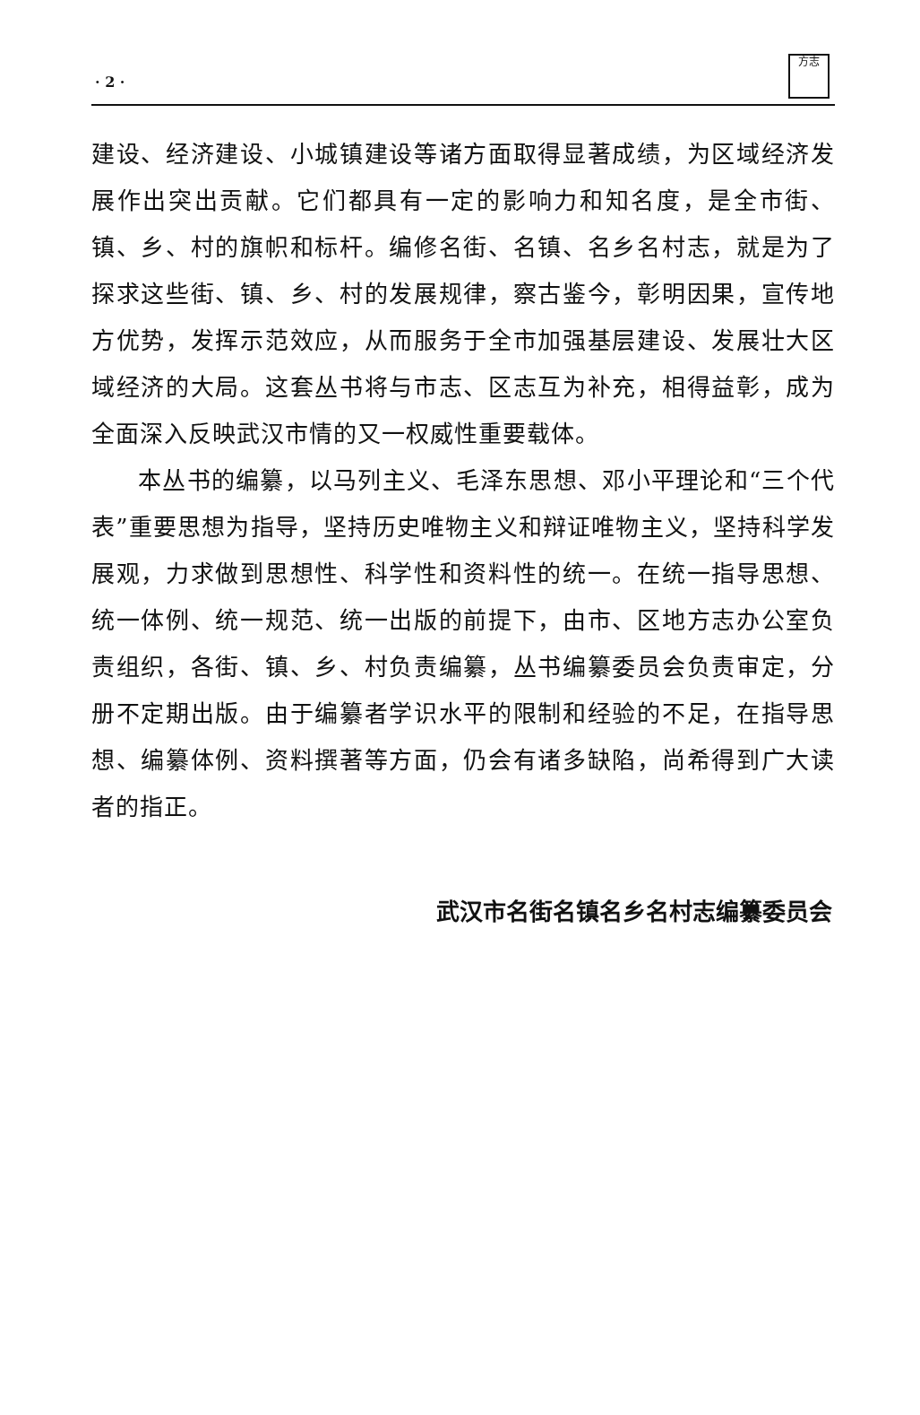· 2 ·
方志
建设、经济建设、小城镇建设等诸方面取得显著成绩，为区域经济发展作出突出贡献。它们都具有一定的影响力和知名度，是全市街、镇、乡、村的旗帜和标杆。编修名街、名镇、名乡名村志，就是为了探求这些街、镇、乡、村的发展规律，察古鉴今，彰明因果，宣传地方优势，发挥示范效应，从而服务于全市加强基层建设、发展壮大区域经济的大局。这套丛书将与市志、区志互为补充，相得益彰，成为全面深入反映武汉市情的又一权威性重要载体。
本丛书的编纂，以马列主义、毛泽东思想、邓小平理论和“三个代表”重要思想为指导，坚持历史唯物主义和辩证唯物主义，坚持科学发展观，力求做到思想性、科学性和资料性的统一。在统一指导思想、统一体例、统一规范、统一出版的前提下，由市、区地方志办公室负责组织，各街、镇、乡、村负责编纂，丛书编纂委员会负责审定，分册不定期出版。由于编纂者学识水平的限制和经验的不足，在指导思想、编纂体例、资料撰著等方面，仍会有诸多缺陷，尚希得到广大读者的指正。
武汉市名街名镇名乡名村志编纂委员会